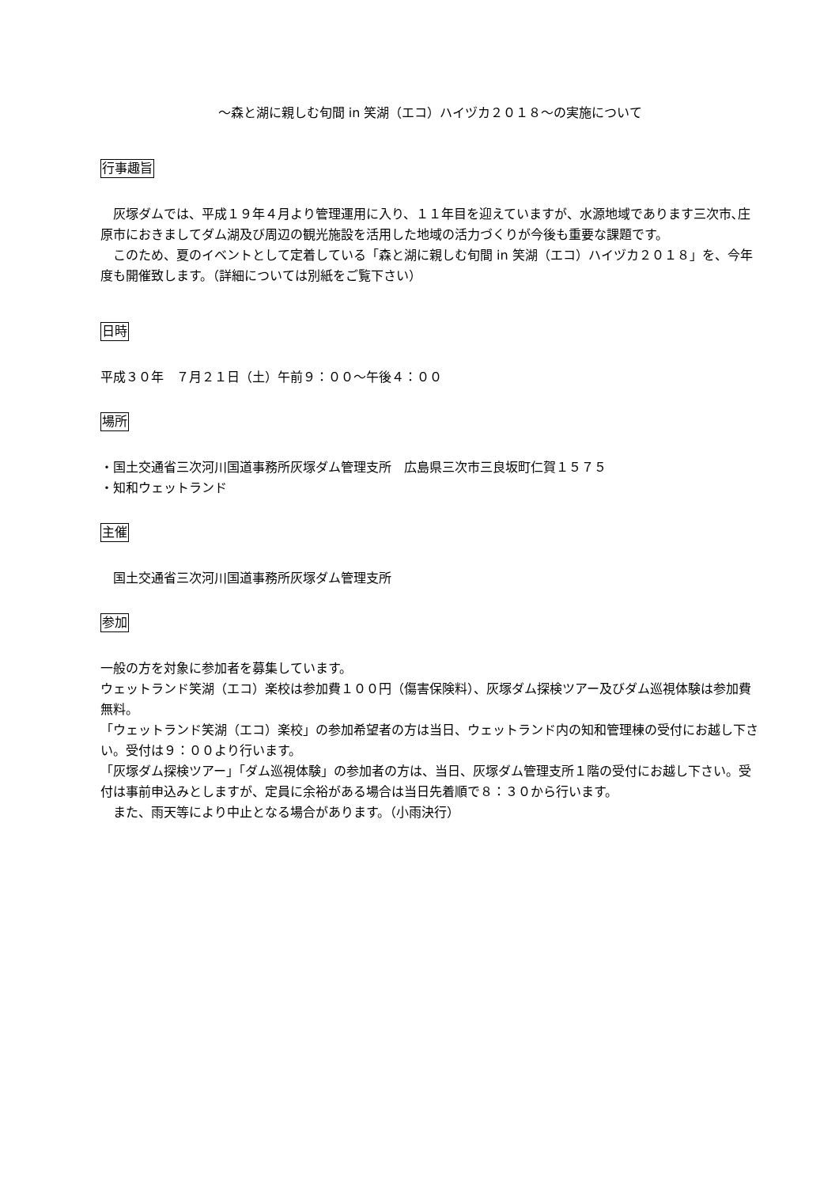～森と湖に親しむ旬間 in 笑湖（エコ）ハイヅカ２０１８～の実施について
行事趣旨
　灰塚ダムでは、平成１９年４月より管理運用に入り、１１年目を迎えていますが、水源地域であります三次市､庄原市におきましてダム湖及び周辺の観光施設を活用した地域の活力づくりが今後も重要な課題です。
　このため、夏のイベントとして定着している「森と湖に親しむ旬間 in 笑湖（エコ）ハイヅカ２０１８」を、今年度も開催致します。（詳細については別紙をご覧下さい）
日時
平成３０年　７月２１日（土）午前９：００～午後４：００
場所
・国土交通省三次河川国道事務所灰塚ダム管理支所　広島県三次市三良坂町仁賀１５７５
・知和ウェットランド
主催
　国土交通省三次河川国道事務所灰塚ダム管理支所
参加
一般の方を対象に参加者を募集しています。
ウェットランド笑湖（エコ）楽校は参加費１００円（傷害保険料）、灰塚ダム探検ツアー及びダム巡視体験は参加費無料。
「ウェットランド笑湖（エコ）楽校」の参加希望者の方は当日、ウェットランド内の知和管理棟の受付にお越し下さい。受付は９：００より行います。
「灰塚ダム探検ツアー」「ダム巡視体験」の参加者の方は、当日、灰塚ダム管理支所１階の受付にお越し下さい。受付は事前申込みとしますが、定員に余裕がある場合は当日先着順で８：３０から行います。
　また、雨天等により中止となる場合があります。（小雨決行）